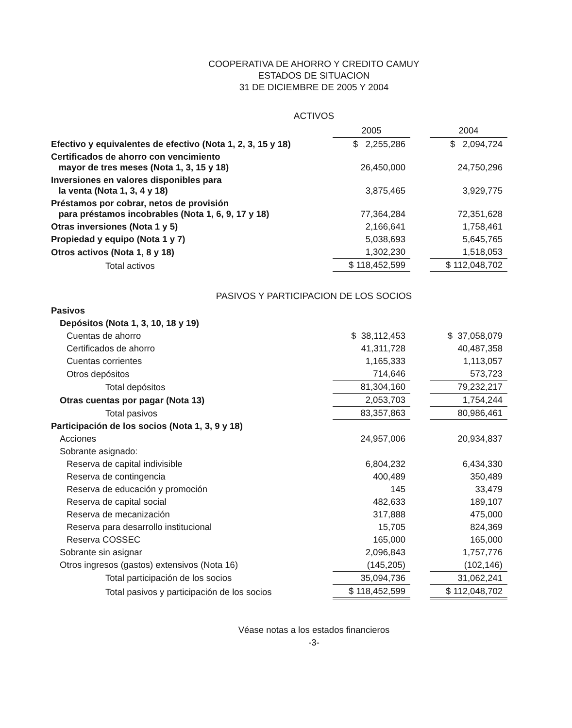COOPERATIVA DE AHORRO Y CREDITO CAMUY
ESTADOS DE SITUACION
31 DE DICIEMBRE DE 2005 Y 2004
ACTIVOS
| | 2005 | | 2004 |
| Efectivo y equivalentes de efectivo (Nota 1, 2, 3, 15 y 18) | $ 2,255,286 | | $ 2,094,724 |
| Certificados de ahorro con vencimiento mayor de tres meses (Nota 1, 3, 15 y 18) | 26,450,000 | | 24,750,296 |
| Inversiones en valores disponibles para la venta (Nota 1, 3, 4 y 18) | 3,875,465 | | 3,929,775 |
| Préstamos por cobrar, netos de provisión para préstamos incobrables (Nota 1, 6, 9, 17 y 18) | 77,364,284 | | 72,351,628 |
| Otras inversiones (Nota 1 y 5) | 2,166,641 | | 1,758,461 |
| Propiedad y equipo (Nota 1 y 7) | 5,038,693 | | 5,645,765 |
| Otros activos (Nota 1, 8 y 18) | 1,302,230 | | 1,518,053 |
| Total activos | $ 118,452,599 | | $ 112,048,702 |
PASIVOS Y PARTICIPACION DE LOS SOCIOS
| Pasivos | | | |
| Depósitos (Nota 1, 3, 10, 18 y 19) | | | |
| Cuentas de ahorro | $ 38,112,453 | | $ 37,058,079 |
| Certificados de ahorro | 41,311,728 | | 40,487,358 |
| Cuentas corrientes | 1,165,333 | | 1,113,057 |
| Otros depósitos | 714,646 | | 573,723 |
| Total depósitos | 81,304,160 | | 79,232,217 |
| Otras cuentas por pagar (Nota 13) | 2,053,703 | | 1,754,244 |
| Total pasivos | 83,357,863 | | 80,986,461 |
| Participación de los socios (Nota 1, 3, 9 y 18) | | | |
| Acciones | 24,957,006 | | 20,934,837 |
| Sobrante asignado: | | | |
| Reserva de capital indivisible | 6,804,232 | | 6,434,330 |
| Reserva de contingencia | 400,489 | | 350,489 |
| Reserva de educación y promoción | 145 | | 33,479 |
| Reserva de capital social | 482,633 | | 189,107 |
| Reserva de mecanización | 317,888 | | 475,000 |
| Reserva para desarrollo institucional | 15,705 | | 824,369 |
| Reserva COSSEC | 165,000 | | 165,000 |
| Sobrante sin asignar | 2,096,843 | | 1,757,776 |
| Otros ingresos (gastos) extensivos (Nota 16) | (145,205) | | (102,146) |
| Total participación de los socios | 35,094,736 | | 31,062,241 |
| Total pasivos y participación de los socios | $ 118,452,599 | | $ 112,048,702 |
Véase notas a los estados financieros
-3-